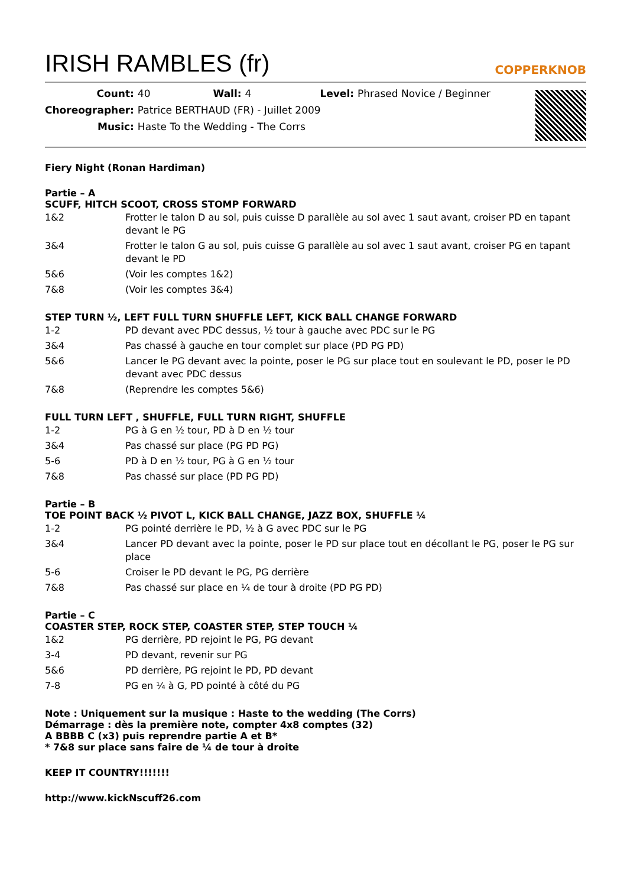IRISH RAMBLES (fr)
COPPERKNOB
| Count: | 40 | Wall: | 4 | Level: | Phrased Novice / Beginner |
| Choreographer: | Patrice BERTHAUD (FR) - Juillet 2009 | | | | |
| Music: | Haste To the Wedding - The Corrs | | | | |
Fiery Night (Ronan Hardiman)
Partie – A
SCUFF, HITCH SCOOT, CROSS STOMP FORWARD
| 1&2 | Frotter le talon D au sol, puis cuisse D parallèle au sol avec 1 saut avant, croiser PD en tapant devant le PG |
| 3&4 | Frotter le talon G au sol, puis cuisse G parallèle au sol avec 1 saut avant, croiser PG en tapant devant le PD |
| 5&6 | (Voir les comptes 1&2) |
| 7&8 | (Voir les comptes 3&4) |
STEP TURN ½, LEFT FULL TURN SHUFFLE LEFT, KICK BALL CHANGE FORWARD
| 1-2 | PD devant avec PDC dessus, ½ tour à gauche avec PDC sur le PG |
| 3&4 | Pas chassé à gauche en tour complet sur place (PD PG PD) |
| 5&6 | Lancer le PG devant avec la pointe, poser le PG sur place tout en soulevant le PD, poser le PD devant avec PDC dessus |
| 7&8 | (Reprendre les comptes 5&6) |
FULL TURN LEFT , SHUFFLE, FULL TURN RIGHT, SHUFFLE
| 1-2 | PG à G en ½ tour, PD à D en ½ tour |
| 3&4 | Pas chassé sur place (PG PD PG) |
| 5-6 | PD à D en ½ tour, PG à G en ½ tour |
| 7&8 | Pas chassé sur place (PD PG PD) |
Partie – B
TOE POINT BACK ½ PIVOT L, KICK BALL CHANGE, JAZZ BOX, SHUFFLE ¼
| 1-2 | PG pointé derrière le PD, ½ à G avec PDC sur le PG |
| 3&4 | Lancer PD devant avec la pointe, poser le PD sur place tout en décollant le PG, poser le PG sur place |
| 5-6 | Croiser le PD devant le PG, PG derrière |
| 7&8 | Pas chassé sur place en ¼ de tour à droite (PD PG PD) |
Partie – C
COASTER STEP, ROCK STEP, COASTER STEP, STEP TOUCH ¼
| 1&2 | PG derrière, PD rejoint le PG, PG devant |
| 3-4 | PD devant, revenir sur PG |
| 5&6 | PD derrière, PG rejoint le PD, PD devant |
| 7-8 | PG en ¼ à G, PD pointé à côté du PG |
Note : Uniquement sur la musique : Haste to the wedding (The Corrs)
Démarrage : dès la première note, compter 4x8 comptes (32)
A BBBB C (x3) puis reprendre partie A et B*
* 7&8 sur place sans faire de ¼ de tour à droite
KEEP IT COUNTRY!!!!!!!
http://www.kickNscuff26.com